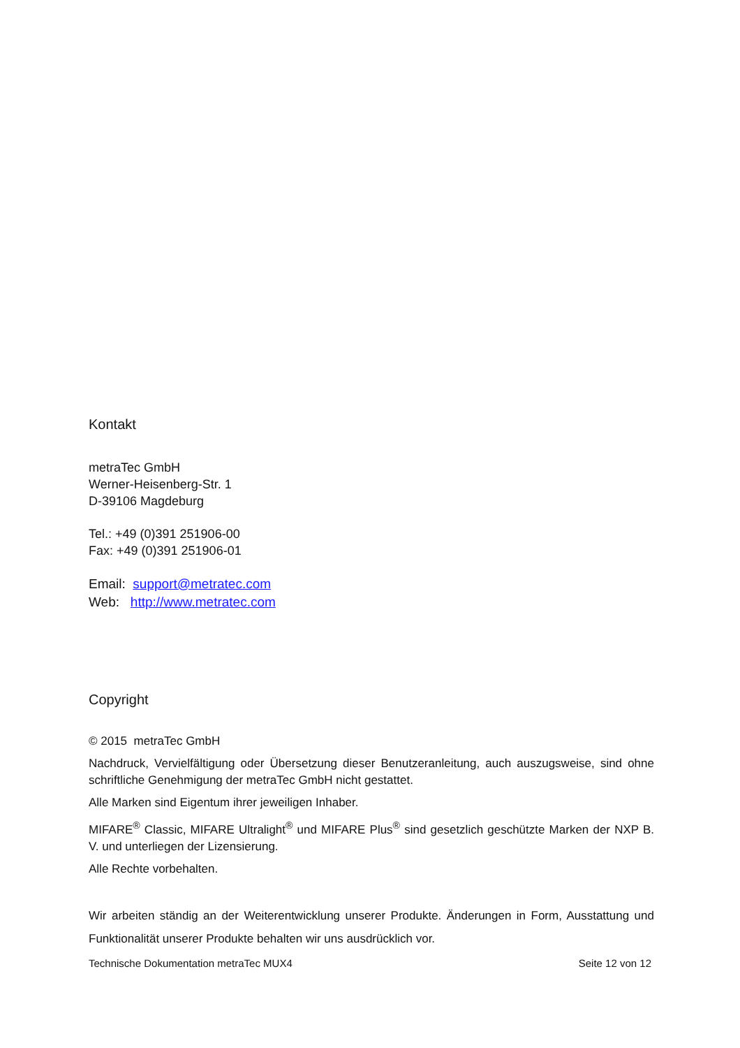Kontakt
metraTec GmbH
Werner-Heisenberg-Str. 1
D-39106 Magdeburg
Tel.: +49 (0)391 251906-00
Fax: +49 (0)391 251906-01
Email: support@metratec.com
Web: http://www.metratec.com
Copyright
© 2015 metraTec GmbH
Nachdruck, Vervielfältigung oder Übersetzung dieser Benutzeranleitung, auch auszugsweise, sind ohne schriftliche Genehmigung der metraTec GmbH nicht gestattet.
Alle Marken sind Eigentum ihrer jeweiligen Inhaber.
MIFARE<sup>®</sup> Classic, MIFARE Ultralight<sup>®</sup> und MIFARE Plus<sup>®</sup> sind gesetzlich geschützte Marken der NXP B. V. und unterliegen der Lizensierung.
Alle Rechte vorbehalten.
Wir arbeiten ständig an der Weiterentwicklung unserer Produkte. Änderungen in Form, Ausstattung und Funktionalität unserer Produkte behalten wir uns ausdrücklich vor.
Technische Dokumentation metraTec MUX4 Seite 12 von 12